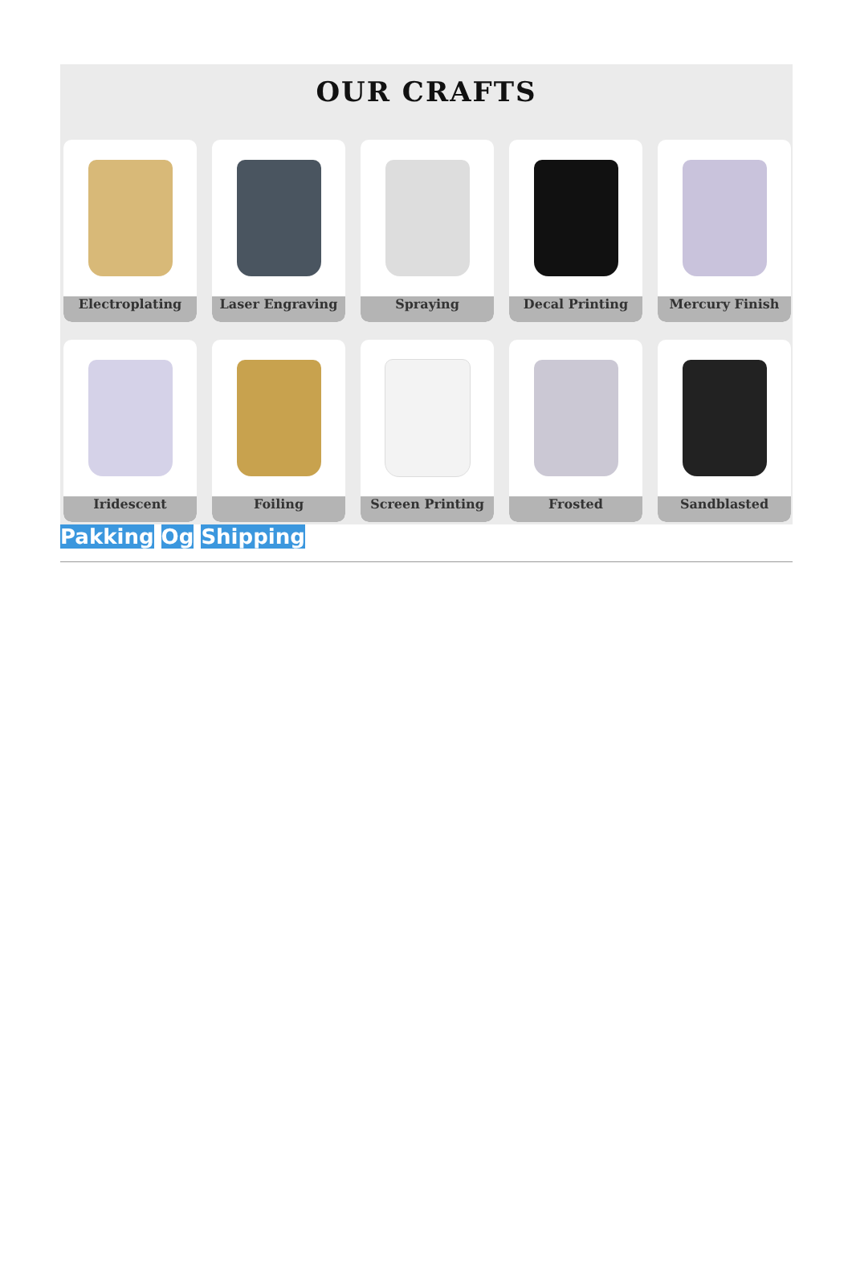OUR CRAFTS
Electroplating
Laser Engraving
Spraying
Decal Printing
Mercury Finish
Iridescent
Foiling
Screen Printing
Frosted
Sandblasted
Pakking Og Shipping